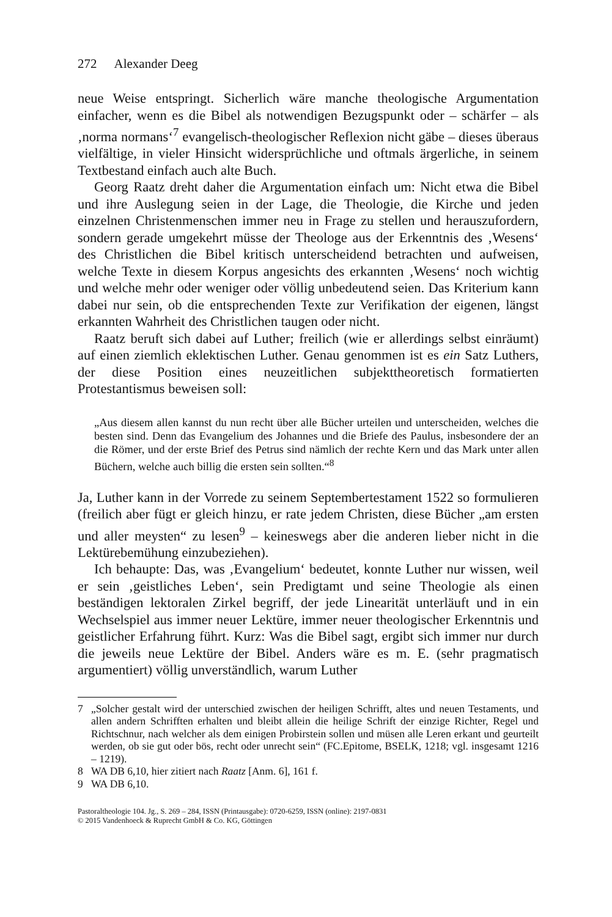272 Alexander Deeg
neue Weise entspringt. Sicherlich wäre manche theologische Argumentation einfacher, wenn es die Bibel als notwendigen Bezugspunkt oder – schärfer – als ‚norma normans‘<sup>7</sup> evangelisch-theologischer Reflexion nicht gäbe – dieses überaus vielfältige, in vieler Hinsicht widersprüchliche und oftmals ärgerliche, in seinem Textbestand einfach auch alte Buch.
Georg Raatz dreht daher die Argumentation einfach um: Nicht etwa die Bibel und ihre Auslegung seien in der Lage, die Theologie, die Kirche und jeden einzelnen Christenmenschen immer neu in Frage zu stellen und herauszufordern, sondern gerade umgekehrt müsse der Theologe aus der Erkenntnis des ‚Wesens‘ des Christlichen die Bibel kritisch unterscheidend betrachten und aufweisen, welche Texte in diesem Korpus angesichts des erkannten ‚Wesens‘ noch wichtig und welche mehr oder weniger oder völlig unbedeutend seien. Das Kriterium kann dabei nur sein, ob die entsprechenden Texte zur Verifikation der eigenen, längst erkannten Wahrheit des Christlichen taugen oder nicht.
Raatz beruft sich dabei auf Luther; freilich (wie er allerdings selbst einräumt) auf einen ziemlich eklektischen Luther. Genau genommen ist es ein Satz Luthers, der diese Position eines neuzeitlichen subjekttheoretisch formatierten Protestantismus beweisen soll:
„Aus diesem allen kannst du nun recht über alle Bücher urteilen und unterscheiden, welches die besten sind. Denn das Evangelium des Johannes und die Briefe des Paulus, insbesondere der an die Römer, und der erste Brief des Petrus sind nämlich der rechte Kern und das Mark unter allen Büchern, welche auch billig die ersten sein sollten.“<sup>8</sup>
Ja, Luther kann in der Vorrede zu seinem Septembertestament 1522 so formulieren (freilich aber fügt er gleich hinzu, er rate jedem Christen, diese Bücher „am ersten und aller meysten“ zu lesen<sup>9</sup> – keineswegs aber die anderen lieber nicht in die Lektürebemühung einzubeziehen).
Ich behaupte: Das, was ‚Evangelium‘ bedeutet, konnte Luther nur wissen, weil er sein ‚geistliches Leben‘, sein Predigtamt und seine Theologie als einen beständigen lektoralen Zirkel begriff, der jede Linearität unterläuft und in ein Wechselspiel aus immer neuer Lektüre, immer neuer theologischer Erkenntnis und geistlicher Erfahrung führt. Kurz: Was die Bibel sagt, ergibt sich immer nur durch die jeweils neue Lektüre der Bibel. Anders wäre es m. E. (sehr pragmatisch argumentiert) völlig unverständlich, warum Luther
7 „Solcher gestalt wird der unterschied zwischen der heiligen Schrifft, altes und neuen Testaments, und allen andern Schrifften erhalten und bleibt allein die heilige Schrift der einzige Richter, Regel und Richtschnur, nach welcher als dem einigen Probirstein sollen und müsen alle Leren erkant und geurteilt werden, ob sie gut oder bös, recht oder unrecht sein“ (FC.Epitome, BSELK, 1218; vgl. insgesamt 1216 – 1219).
8 WA DB 6,10, hier zitiert nach Raatz [Anm. 6], 161 f.
9 WA DB 6,10.
Pastoraltheologie 104. Jg., S. 269 – 284, ISSN (Printausgabe): 0720-6259, ISSN (online): 2197-0831
© 2015 Vandenhoeck & Ruprecht GmbH & Co. KG, Göttingen